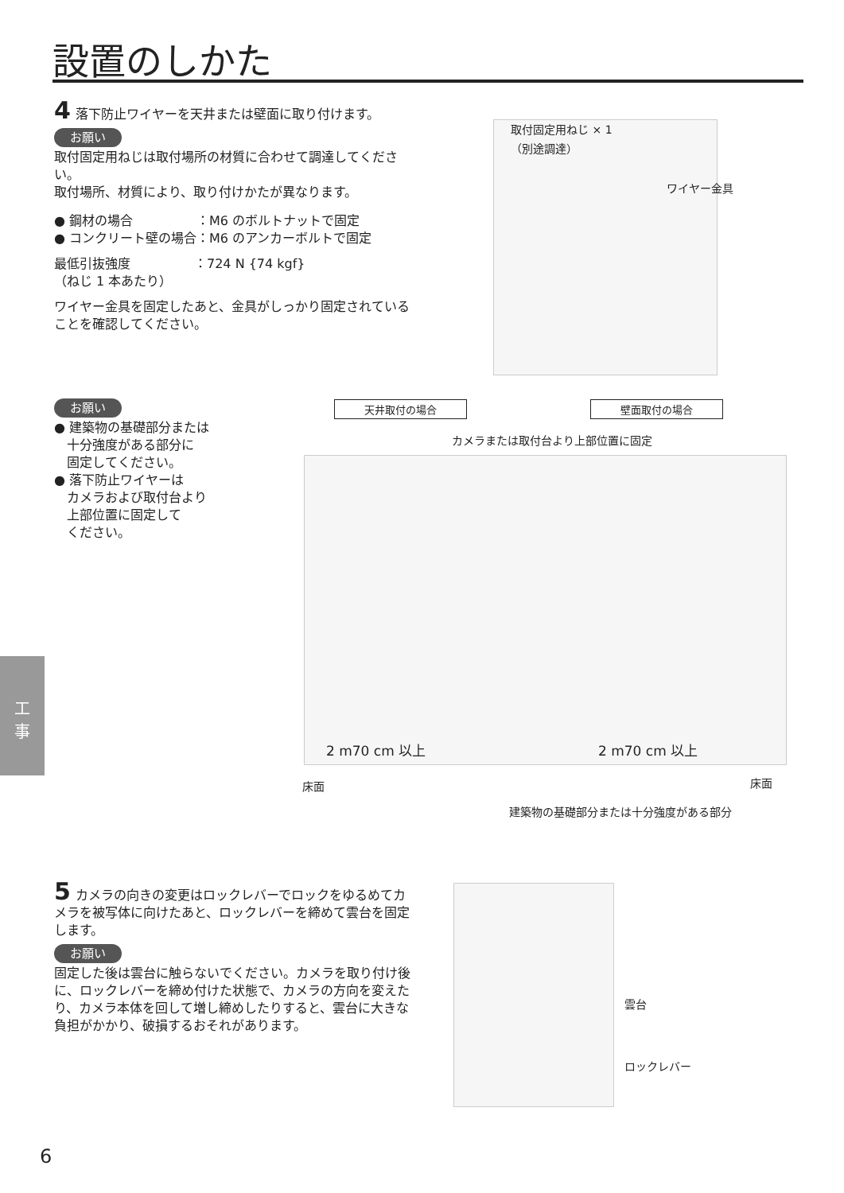設置のしかた
4 落下防止ワイヤーを天井または壁面に取り付けます。
お願い
取付固定用ねじは取付場所の材質に合わせて調達してください。
取付場所、材質により、取り付けかたが異なります。
● 鋼材の場合　　　　　：M6 のボルトナットで固定
● コンクリート壁の場合：M6 のアンカーボルトで固定
最低引抜強度　　　　　：724 N {74 kgf}
（ねじ 1 本あたり）
ワイヤー金具を固定したあと、金具がしっかり固定されていることを確認してください。
取付固定用ねじ × 1
（別途調達）
ワイヤー金具
お願い
● 建築物の基礎部分または
　十分強度がある部分に
　固定してください。
● 落下防止ワイヤーは
　カメラおよび取付台より
　上部位置に固定して
　ください。
天井取付の場合 壁面取付の場合
カメラまたは取付台より上部位置に固定
2 m70 cm 以上 2 m70 cm 以上
床面 床面
建築物の基礎部分または十分強度がある部分
5 カメラの向きの変更はロックレバーでロックをゆるめてカメラを被写体に向けたあと、ロックレバーを締めて雲台を固定します。
お願い
固定した後は雲台に触らないでください。カメラを取り付け後に、ロックレバーを締め付けた状態で、カメラの方向を変えたり、カメラ本体を回して増し締めしたりすると、雲台に大きな負担がかかり、破損するおそれがあります。
雲台
ロックレバー
工
事
6